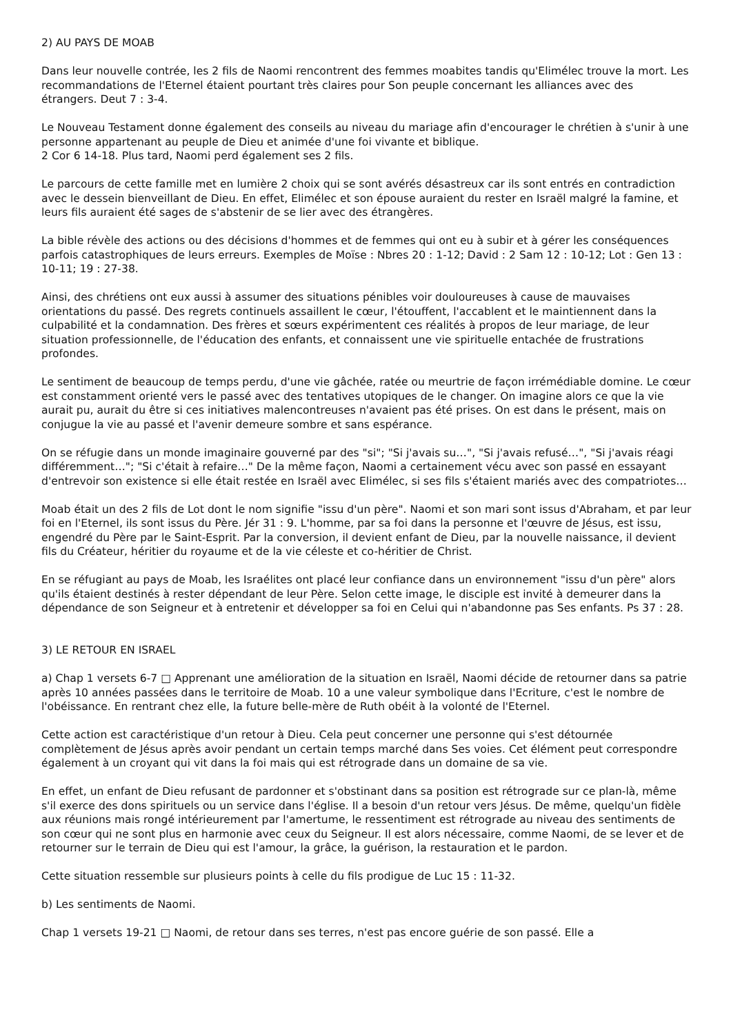2) AU PAYS DE MOAB
Dans leur nouvelle contrée, les 2 fils de Naomi rencontrent des femmes moabites tandis qu'Elimélec trouve la mort. Les recommandations de l'Eternel étaient pourtant très claires pour Son peuple concernant les alliances avec des étrangers. Deut 7 : 3-4.
Le Nouveau Testament donne également des conseils au niveau du mariage afin d'encourager le chrétien à s'unir à une personne appartenant au peuple de Dieu et animée d'une foi vivante et biblique.
2 Cor 6 14-18. Plus tard, Naomi perd également ses 2 fils.
Le parcours de cette famille met en lumière 2 choix qui se sont avérés désastreux car ils sont entrés en contradiction avec le dessein bienveillant de Dieu. En effet, Elimélec et son épouse auraient du rester en Israël malgré la famine, et leurs fils auraient été sages de s'abstenir de se lier avec des étrangères.
La bible révèle des actions ou des décisions d'hommes et de femmes qui ont eu à subir et à gérer les conséquences parfois catastrophiques de leurs erreurs. Exemples de Moïse : Nbres 20 : 1-12; David : 2 Sam 12 : 10-12; Lot : Gen 13 : 10-11; 19 : 27-38.
Ainsi, des chrétiens ont eux aussi à assumer des situations pénibles voir douloureuses à cause de mauvaises orientations du passé. Des regrets continuels assaillent le cœur, l'étouffent, l'accablent et le maintiennent dans la culpabilité et la condamnation. Des frères et sœurs expérimentent ces réalités à propos de leur mariage, de leur situation professionnelle, de l'éducation des enfants, et connaissent une vie spirituelle entachée de frustrations profondes.
Le sentiment de beaucoup de temps perdu, d'une vie gâchée, ratée ou meurtrie de façon irrémédiable domine. Le cœur est constamment orienté vers le passé avec des tentatives utopiques de le changer. On imagine alors ce que la vie aurait pu, aurait du être si ces initiatives malencontreuses n'avaient pas été prises. On est dans le présent, mais on conjugue la vie au passé et l'avenir demeure sombre et sans espérance.
On se réfugie dans un monde imaginaire gouverné par des "si"; "Si j'avais su…", "Si j'avais refusé…", "Si j'avais réagi différemment…"; "Si c'était à refaire…" De la même façon, Naomi a certainement vécu avec son passé en essayant d'entrevoir son existence si elle était restée en Israël avec Elimélec, si ses fils s'étaient mariés avec des compatriotes…
Moab était un des 2 fils de Lot dont le nom signifie "issu d'un père". Naomi et son mari sont issus d'Abraham, et par leur foi en l'Eternel, ils sont issus du Père. Jér 31 : 9. L'homme, par sa foi dans la personne et l'œuvre de Jésus, est issu, engendré du Père par le Saint-Esprit. Par la conversion, il devient enfant de Dieu, par la nouvelle naissance, il devient fils du Créateur, héritier du royaume et de la vie céleste et co-héritier de Christ.
En se réfugiant au pays de Moab, les Israélites ont placé leur confiance dans un environnement "issu d'un père" alors qu'ils étaient destinés à rester dépendant de leur Père. Selon cette image, le disciple est invité à demeurer dans la dépendance de son Seigneur et à entretenir et développer sa foi en Celui qui n'abandonne pas Ses enfants. Ps 37 : 28.
3) LE RETOUR EN ISRAEL
a) Chap 1 versets 6-7 □ Apprenant une amélioration de la situation en Israël, Naomi décide de retourner dans sa patrie après 10 années passées dans le territoire de Moab. 10 a une valeur symbolique dans l'Ecriture, c'est le nombre de l'obéissance. En rentrant chez elle, la future belle-mère de Ruth obéit à la volonté de l'Eternel.
Cette action est caractéristique d'un retour à Dieu. Cela peut concerner une personne qui s'est détournée complètement de Jésus après avoir pendant un certain temps marché dans Ses voies. Cet élément peut correspondre également à un croyant qui vit dans la foi mais qui est rétrograde dans un domaine de sa vie.
En effet, un enfant de Dieu refusant de pardonner et s'obstinant dans sa position est rétrograde sur ce plan-là, même s'il exerce des dons spirituels ou un service dans l'église. Il a besoin d'un retour vers Jésus. De même, quelqu'un fidèle aux réunions mais rongé intérieurement par l'amertume, le ressentiment est rétrograde au niveau des sentiments de son cœur qui ne sont plus en harmonie avec ceux du Seigneur. Il est alors nécessaire, comme Naomi, de se lever et de retourner sur le terrain de Dieu qui est l'amour, la grâce, la guérison, la restauration et le pardon.
Cette situation ressemble sur plusieurs points à celle du fils prodigue de Luc 15 : 11-32.
b) Les sentiments de Naomi.
Chap 1 versets 19-21 □ Naomi, de retour dans ses terres, n'est pas encore guérie de son passé. Elle a